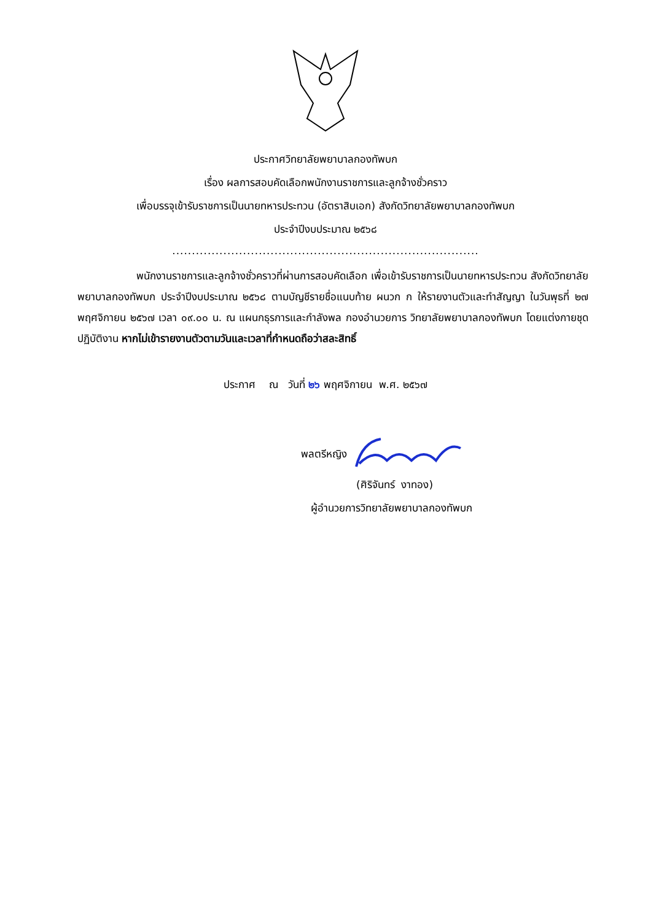ประกาศวิทยาลัยพยาบาลกองทัพบก
เรื่อง ผลการสอบคัดเลือกพนักงานราชการและลูกจ้างชั่วคราว
เพื่อบรรจุเข้ารับราชการเป็นนายทหารประทวน (อัตราสิบเอก) สังกัดวิทยาลัยพยาบาลกองทัพบก
ประจำปีงบประมาณ ๒๕๖๘
..............................................................................
พนักงานราชการและลูกจ้างชั่วคราวที่ผ่านการสอบคัดเลือก เพื่อเข้ารับราชการเป็นนายทหารประทวน สังกัดวิทยาลัยพยาบาลกองทัพบก ประจำปีงบประมาณ ๒๕๖๘ ตามบัญชีรายชื่อแนบท้าย ผนวก ก ให้รายงานตัวและทำสัญญา ในวันพุธที่ ๒๗ พฤศจิกายน ๒๕๖๗ เวลา ๐๙.๐๐ น. ณ แผนกธุรการและกำลังพล กองอำนวยการ วิทยาลัยพยาบาลกองทัพบก โดยแต่งกายชุดปฏิบัติงาน หากไม่เข้ารายงานตัวตามวันและเวลาที่กำหนดถือว่าสละสิทธิ์
ประกาศ ณ วันที่ ๒๖ พฤศจิกายน พ.ศ. ๒๕๖๗
พลตรีหญิง
(ศิริจันทร์ งาทอง)
ผู้อำนวยการวิทยาลัยพยาบาลกองทัพบก